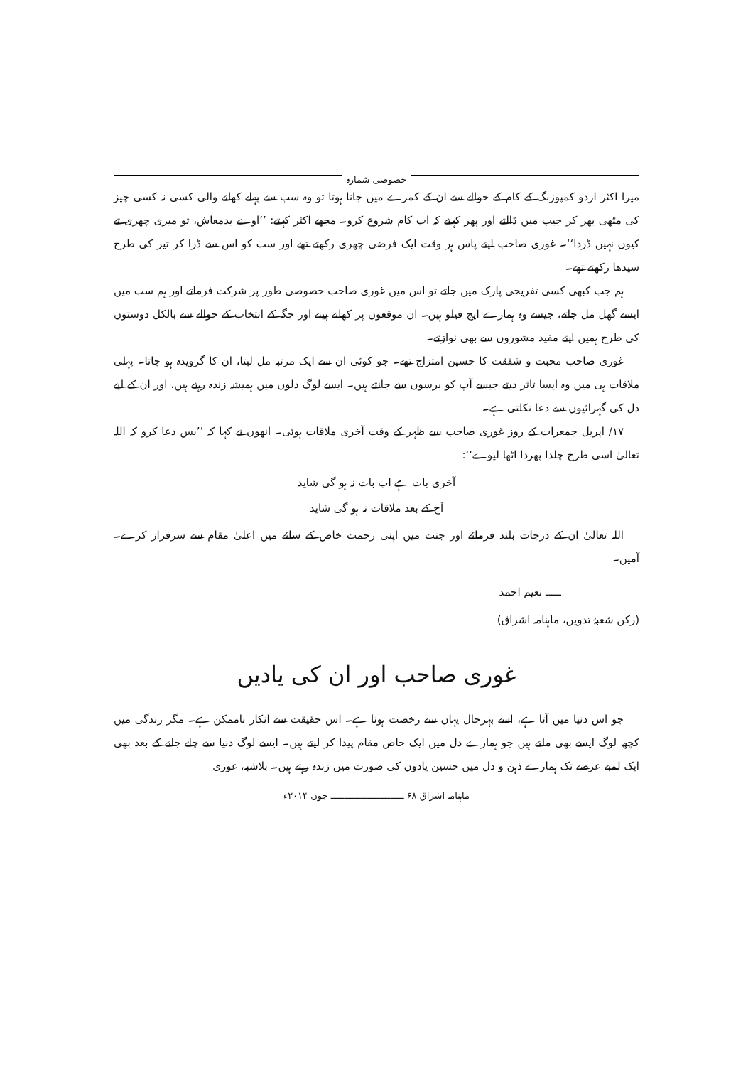خصوصی شمارہ
میرا اکثر اردو کمپوزنگ کے کام کے حوالے سے ان کے کمرے میں جانا ہوتا تو وہ سب سے پہلے کھانے والی کسی نہ کسی چیز کی مٹھی بھر کر جیب میں ڈالتے اور پھر کہتے کہ اب کام شروع کرو۔ مجھے اکثر کہتے: ’’اوے بدمعاش، تو میری چھری تے کیوں نہیں ڈردا‘‘۔ غوری صاحب اپنے پاس ہر وقت ایک فرضی چھری رکھتے تھے اور سب کو اس سے ڈرا کر تیر کی طرح سیدھا رکھتے تھے۔
ہم جب کبھی کسی تفریحی پارک میں جاتے تو اس میں غوری صاحب خصوصی طور پر شرکت فرماتے اور ہم سب میں ایسے گھل مل جاتے، جیسے وہ ہمارے ایج فیلو ہیں۔ ان موقعوں پر کھانے پینے اور جگہ کے انتخاب کے حوالے سے بالکل دوستوں کی طرح ہمیں اپنے مفید مشوروں سے بھی نوازتے۔
غوری صاحب محبت و شفقت کا حسین امتزاج تھے۔ جو کوئی ان سے ایک مرتبہ مل لیتا، ان کا گرویدہ ہو جاتا۔ پہلی ملاقات ہی میں وہ ایسا تاثر دیتے جیسے آپ کو برسوں سے جانتے ہیں۔ ایسے لوگ دلوں میں ہمیشہ زندہ رہتے ہیں، اور ان کے لیے دل کی گہرائیوں سے دعا نکلتی ہے۔
۱۷/ اپریل جمعرات کے روز غوری صاحب سے ظہر کے وقت آخری ملاقات ہوئی۔ انھوں نے کہا کہ ’’بس دعا کرو کہ اللہ تعالیٰ اسی طرح چلدا پھردا اٹھا لیوے‘‘:
آخری بات ہے اب بات نہ ہو گی شاید
آج کے بعد ملاقات نہ ہو گی شاید
اللہ تعالیٰ ان کے درجات بلند فرمائے اور جنت میں اپنی رحمت خاص کے سائے میں اعلیٰ مقام سے سرفراز کرے۔ آمین۔
ـــــ نعیم احمد
(رکن شعبۂ تدوین، ماہنامہ اشراق)
غوری صاحب اور ان کی یادیں
جو اس دنیا میں آتا ہے، اسے بہرحال یہاں سے رخصت ہونا ہے۔ اس حقیقت سے انکار ناممکن ہے۔ مگر زندگی میں کچھ لوگ ایسے بھی ملتے ہیں جو ہمارے دل میں ایک خاص مقام پیدا کر لیتے ہیں۔ ایسے لوگ دنیا سے چلے جانے کے بعد بھی ایک لمبے عرصے تک ہمارے ذہن و دل میں حسین یادوں کی صورت میں زندہ رہتے ہیں۔ بلاشبہ، غوری
ماہنامہ اشراق ۶۸ ـــــــــــــــــــــــــــ جون ۲۰۱۴ء